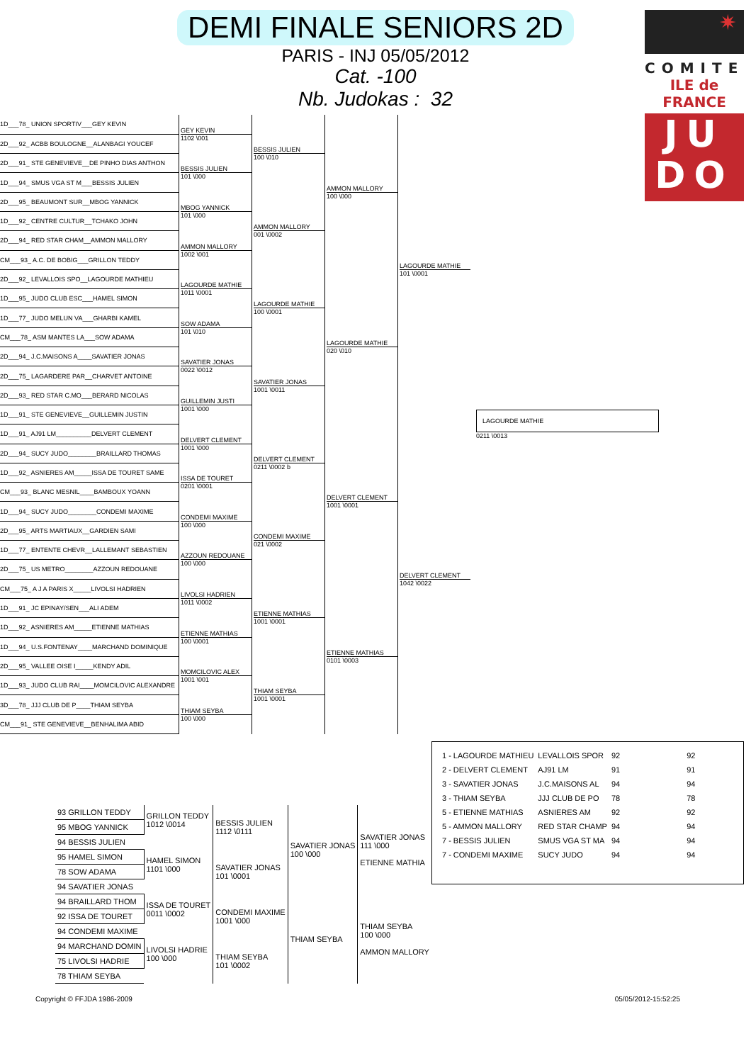DEMI FINALE SENIORS 2D
PARIS - INJ 05/05/2012
Cat. -100
Nb. Judokas : 32
✷
COMITE
ILE de FRANCE
JU
DO
| 1D___78_ UNION SPORTIV___GEY KEVIN | GEY KEVIN 1102 \001 | BESSIS JULIEN 100 \010 | AMMON MALLORY 100 \000 | LAGOURDE MATHIE 101 \0001 | LAGOURDE MATHIE 0211 \0013 |
| 2D___92_ ACBB BOULOGNE__ALANBAGI YOUCEF | | | | | |
| 2D___91_ STE GENEVIEVE__DE PINHO DIAS ANTHON | BESSIS JULIEN 101 \000 | | | | |
| 1D___94_ SMUS VGA ST M___BESSIS JULIEN | | | | | |
| 2D___95_ BEAUMONT SUR__MBOG YANNICK | MBOG YANNICK 101 \000 | AMMON MALLORY 001 \0002 | | | |
| 1D___92_ CENTRE CULTUR__TCHAKO JOHN | | | | | |
| 2D___94_ RED STAR CHAM__AMMON MALLORY | AMMON MALLORY 1002 \001 | | | | |
| CM___93_ A.C. DE BOBIG___GRILLON TEDDY | | | | | |
| 2D___92_ LEVALLOIS SPO__LAGOURDE MATHIEU | LAGOURDE MATHIE 1011 \0001 | LAGOURDE MATHIE 100 \0001 | LAGOURDE MATHIE 020 \010 | | |
| 1D___95_ JUDO CLUB ESC___HAMEL SIMON | | | | | |
| 1D___77_ JUDO MELUN VA___GHARBI KAMEL | SOW ADAMA 101 \010 | | | | |
| CM___78_ ASM MANTES LA___SOW ADAMA | | | | | |
| 2D___94_ J.C.MAISONS A____SAVATIER JONAS | SAVATIER JONAS 0022 \0012 | SAVATIER JONAS 1001 \0011 | | | |
| 2D___75_ LAGARDERE PAR__CHARVET ANTOINE | | | | | |
| 2D___93_ RED STAR C.MO___BERARD NICOLAS | GUILLEMIN JUSTI 1001 \000 | | | | |
| 1D___91_ STE GENEVIEVE__GUILLEMIN JUSTIN | | | | | |
| 1D___91_ AJ91 LM__________DELVERT CLEMENT | DELVERT CLEMENT 1001 \000 | DELVERT CLEMENT 0211 \0002 b | DELVERT CLEMENT 1001 \0001 | DELVERT CLEMENT 1042 \0022 | |
| 2D___94_ SUCY JUDO________BRAILLARD THOMAS | | | | | |
| 1D___92_ ASNIERES AM_____ISSA DE TOURET SAME | ISSA DE TOURET 0201 \0001 | | | | |
| CM___93_ BLANC MESNIL____BAMBOUX YOANN | | | | | |
| 1D___94_ SUCY JUDO________CONDEMI MAXIME | CONDEMI MAXIME 100 \000 | CONDEMI MAXIME 021 \0002 | | | |
| 2D___95_ ARTS MARTIAUX__GARDIEN SAMI | | | | | |
| 1D___77_ ENTENTE CHEVR__LALLEMANT SEBASTIEN | AZZOUN REDOUANE 100 \000 | | | | |
| 2D___75_ US METRO________AZZOUN REDOUANE | | | | | |
| CM___75_ A J A PARIS X_____LIVOLSI HADRIEN | LIVOLSI HADRIEN 1011 \0002 | ETIENNE MATHIAS 1001 \0001 | ETIENNE MATHIAS 0101 \0003 | | |
| 1D___91_ JC EPINAY/SEN___ALI ADEM | | | | | |
| 1D___92_ ASNIERES AM_____ETIENNE MATHIAS | ETIENNE MATHIAS 100 \0001 | | | | |
| 1D___94_ U.S.FONTENAY____MARCHAND DOMINIQUE | | | | | |
| 2D___95_ VALLEE OISE I_____KENDY ADIL | MOMCILOVIC ALEX 1001 \001 | THIAM SEYBA 1001 \0001 | | | |
| 1D___93_ JUDO CLUB RAI____MOMCILOVIC ALEXANDRE | | | | | |
| 3D___78_ JJJ CLUB DE P____THIAM SEYBA | THIAM SEYBA 100 \000 | | | | |
| CM___91_ STE GENEVIEVE__BENHALIMA ABID | | | | | |
| 93 GRILLON TEDDY | GRILLON TEDDY 1012 \0014 | BESSIS JULIEN 1112 \0111 | SAVATIER JONAS 100 \000 | SAVATIER JONAS 111 \000 ETIENNE MATHIA |
| 95 MBOG YANNICK | | | | |
| 94 BESSIS JULIEN | | | | |
| 95 HAMEL SIMON | HAMEL SIMON 1101 \000 | SAVATIER JONAS 101 \0001 | | |
| 78 SOW ADAMA | | | | |
| 94 SAVATIER JONAS | | | | |
| 94 BRAILLARD THOM | ISSA DE TOURET 0011 \0002 | CONDEMI MAXIME 1001 \000 | THIAM SEYBA | THIAM SEYBA 100 \000 AMMON MALLORY |
| 92 ISSA DE TOURET | | | | |
| 94 CONDEMI MAXIME | | | | |
| 94 MARCHAND DOMIN | LIVOLSI HADRIE 100 \000 | THIAM SEYBA 101 \0002 | | |
| 75 LIVOLSI HADRIE | | | | |
| 78 THIAM SEYBA | | | | |
| 1 - LAGOURDE MATHIEU | LEVALLOIS SPOR | 92 | 92 |
| 2 - DELVERT CLEMENT | AJ91 LM | 91 | 91 |
| 3 - SAVATIER JONAS | J.C.MAISONS AL | 94 | 94 |
| 3 - THIAM SEYBA | JJJ CLUB DE PO | 78 | 78 |
| 5 - ETIENNE MATHIAS | ASNIERES AM | 92 | 92 |
| 5 - AMMON MALLORY | RED STAR CHAMP | 94 | 94 |
| 7 - BESSIS JULIEN | SMUS VGA ST MA | 94 | 94 |
| 7 - CONDEMI MAXIME | SUCY JUDO | 94 | 94 |
Copyright © FFJDA 1986-2009 05/05/2012-15:52:25